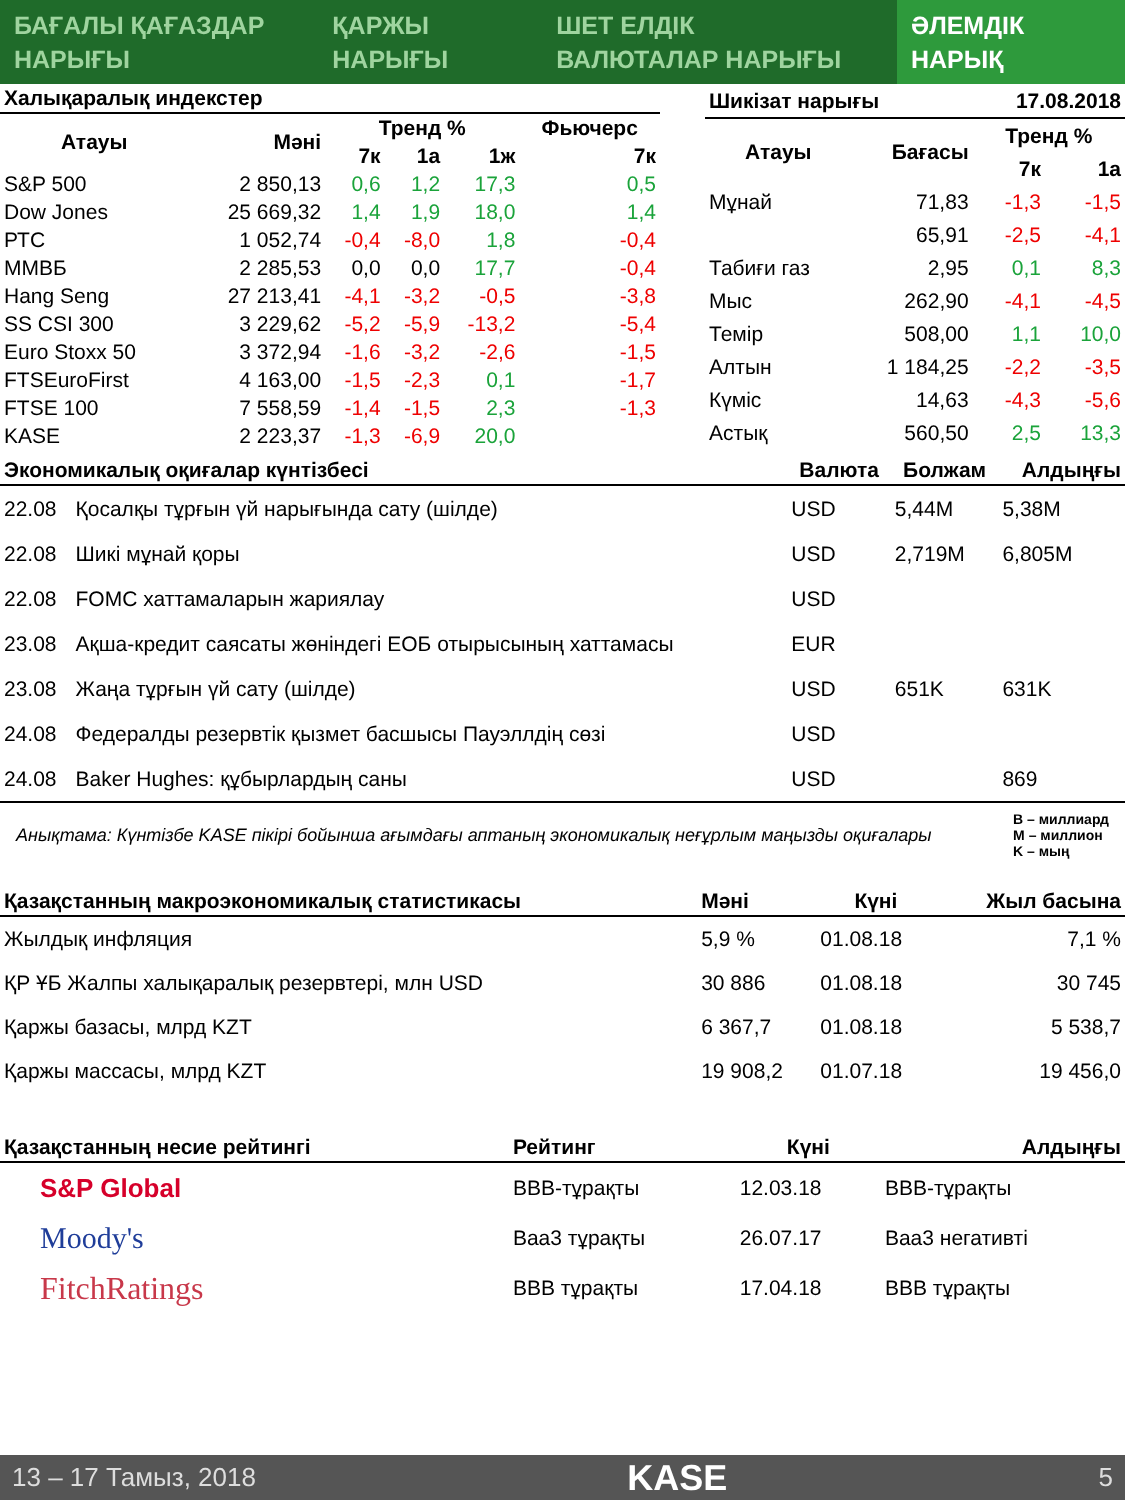БАҒАЛЫ ҚАҒАЗДАР
НАРЫҒЫ
ҚАРЖЫ
НАРЫҒЫ
ШЕТ ЕЛДІК
ВАЛЮТАЛАР НАРЫҒЫ
ӘЛЕМДІК
НАРЫҚ
| Халықаралық индекстер | | | | | |
| --- | --- | --- | --- | --- | --- |
| Атауы | Мәні | Тренд % | | | Фьючерс |
| | | 7к | 1а | 1ж | 7к |
| S&P 500 | 2 850,13 | 0,6 | 1,2 | 17,3 | 0,5 |
| Dow Jones | 25 669,32 | 1,4 | 1,9 | 18,0 | 1,4 |
| РТС | 1 052,74 | -0,4 | -8,0 | 1,8 | -0,4 |
| ММВБ | 2 285,53 | 0,0 | 0,0 | 17,7 | -0,4 |
| Hang Seng | 27 213,41 | -4,1 | -3,2 | -0,5 | -3,8 |
| SS CSI 300 | 3 229,62 | -5,2 | -5,9 | -13,2 | -5,4 |
| Euro Stoxx 50 | 3 372,94 | -1,6 | -3,2 | -2,6 | -1,5 |
| FTSEuroFirst | 4 163,00 | -1,5 | -2,3 | 0,1 | -1,7 |
| FTSE 100 | 7 558,59 | -1,4 | -1,5 | 2,3 | -1,3 |
| KASE | 2 223,37 | -1,3 | -6,9 | 20,0 | |
| Шикізат нарығы | | 17.08.2018 | |
| --- | --- | --- | --- |
| Атауы | Бағасы | Тренд % | |
| | | 7к | 1а |
| Мұнай | 71,83 | -1,3 | -1,5 |
| | 65,91 | -2,5 | -4,1 |
| Табиғи газ | 2,95 | 0,1 | 8,3 |
| Мыс | 262,90 | -4,1 | -4,5 |
| Темір | 508,00 | 1,1 | 10,0 |
| Алтын | 1 184,25 | -2,2 | -3,5 |
| Күміс | 14,63 | -4,3 | -5,6 |
| Астық | 560,50 | 2,5 | 13,3 |
| Экономикалық оқиғалар күнтізбесі | | Валюта | Болжам | Алдыңғы |
| --- | --- | --- | --- | --- |
| 22.08 | Қосалқы тұрғын үй нарығында сату (шілде) | USD | 5,44M | 5,38M |
| 22.08 | Шикі мұнай қоры | USD | 2,719M | 6,805M |
| 22.08 | FOMC хаттамаларын жариялау | USD | | |
| 23.08 | Ақша-кредит саясаты жөніндегі ЕОБ отырысының хаттамасы | EUR | | |
| 23.08 | Жаңа тұрғын үй сату (шілде) | USD | 651K | 631K |
| 24.08 | Федералды резервтік қызмет басшысы Пауэллдің сөзі | USD | | |
| 24.08 | Baker Hughes: құбырлардың саны | USD | | 869 |
Анықтама: Күнтізбе KASE пікірі бойынша ағымдағы аптаның экономикалық неғұрлым маңызды оқиғалары B – миллиард
M – миллион
K – мың
| Қазақстанның макроэкономикалық статистикасы | Мәні | Күні | Жыл басына |
| --- | --- | --- | --- |
| Жылдық инфляция | 5,9 % | 01.08.18 | 7,1 % |
| ҚР ҰБ Жалпы халықаралық резервтері, млн USD | 30 886 | 01.08.18 | 30 745 |
| Қаржы базасы, млрд KZT | 6 367,7 | 01.08.18 | 5 538,7 |
| Қаржы массасы, млрд KZT | 19 908,2 | 01.07.18 | 19 456,0 |
| Қазақстанның несие рейтингі | Рейтинг | Күні | Алдыңғы |
| --- | --- | --- | --- |
| S&P Global | BBB-тұрақты | 12.03.18 | BBB-тұрақты |
| Moody's | Baa3 тұрақты | 26.07.17 | Baa3 негативті |
| FitchRatings | BBB тұрақты | 17.04.18 | BBB тұрақты |
13 – 17 Тамыз, 2018 KASE 5